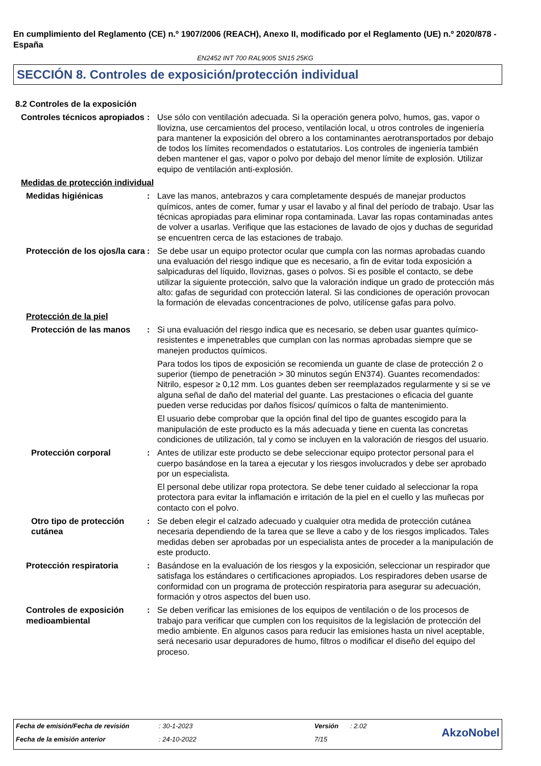En cumplimiento del Reglamento (CE) n.º 1907/2006 (REACH), Anexo II, modificado por el Reglamento (UE) n.º 2020/878 - España
EN2452 INT 700 RAL9005 SN15 25KG
SECCIÓN 8. Controles de exposición/protección individual
8.2 Controles de la exposición
Controles técnicos apropiados
: Use sólo con ventilación adecuada. Si la operación genera polvo, humos, gas, vapor o llovizna, use cercamientos del proceso, ventilación local, u otros controles de ingeniería para mantener la exposición del obrero a los contaminantes aerotransportados por debajo de todos los límites recomendados o estatutarios. Los controles de ingeniería también deben mantener el gas, vapor o polvo por debajo del menor límite de explosión. Utilizar equipo de ventilación anti-explosión.
Medidas de protección individual
Medidas higiénicas : Lave las manos, antebrazos y cara completamente después de manejar productos químicos, antes de comer, fumar y usar el lavabo y al final del período de trabajo. Usar las técnicas apropiadas para eliminar ropa contaminada. Lavar las ropas contaminadas antes de volver a usarlas. Verifique que las estaciones de lavado de ojos y duchas de seguridad se encuentren cerca de las estaciones de trabajo.
Protección de los ojos/la cara
: Se debe usar un equipo protector ocular que cumpla con las normas aprobadas cuando una evaluación del riesgo indique que es necesario, a fin de evitar toda exposición a salpicaduras del líquido, lloviznas, gases o polvos. Si es posible el contacto, se debe utilizar la siguiente protección, salvo que la valoración indique un grado de protección más alto: gafas de seguridad con protección lateral. Si las condiciones de operación provocan la formación de elevadas concentraciones de polvo, utilícense gafas para polvo.
Protección de la piel
Protección de las manos
: Si una evaluación del riesgo indica que es necesario, se deben usar guantes químico-resistentes e impenetrables que cumplan con las normas aprobadas siempre que se manejen productos químicos.
Para todos los tipos de exposición se recomienda un guante de clase de protección 2 o superior (tiempo de penetración > 30 minutos según EN374). Guantes recomendados: Nitrilo, espesor ≥ 0,12 mm. Los guantes deben ser reemplazados regularmente y si se ve alguna señal de daño del material del guante. Las prestaciones o eficacia del guante pueden verse reducidas por daños físicos/ químicos o falta de mantenimiento.
El usuario debe comprobar que la opción final del tipo de guantes escogido para la manipulación de este producto es la más adecuada y tiene en cuenta las concretas condiciones de utilización, tal y como se incluyen en la valoración de riesgos del usuario.
Protección corporal : Antes de utilizar este producto se debe seleccionar equipo protector personal para el cuerpo basándose en la tarea a ejecutar y los riesgos involucrados y debe ser aprobado por un especialista.
El personal debe utilizar ropa protectora. Se debe tener cuidado al seleccionar la ropa protectora para evitar la inflamación e irritación de la piel en el cuello y las muñecas por contacto con el polvo.
Otro tipo de protección cutánea
: Se deben elegir el calzado adecuado y cualquier otra medida de protección cutánea necesaria dependiendo de la tarea que se lleve a cabo y de los riesgos implicados. Tales medidas deben ser aprobadas por un especialista antes de proceder a la manipulación de este producto.
Protección respiratoria : Basándose en la evaluación de los riesgos y la exposición, seleccionar un respirador que satisfaga los estándares o certificaciones apropiados. Los respiradores deben usarse de conformidad con un programa de protección respiratoria para asegurar su adecuación, formación y otros aspectos del buen uso.
Controles de exposición medioambiental
: Se deben verificar las emisiones de los equipos de ventilación o de los procesos de trabajo para verificar que cumplen con los requisitos de la legislación de protección del medio ambiente. En algunos casos para reducir las emisiones hasta un nivel aceptable, será necesario usar depuradores de humo, filtros o modificar el diseño del equipo del proceso.
| Fecha de emisión/Fecha de revisión | : 30-1-2023 | Versión | : 2.02 | AkzoNobel |
| Fecha de la emisión anterior | : 24-10-2022 | 7/15 | | |